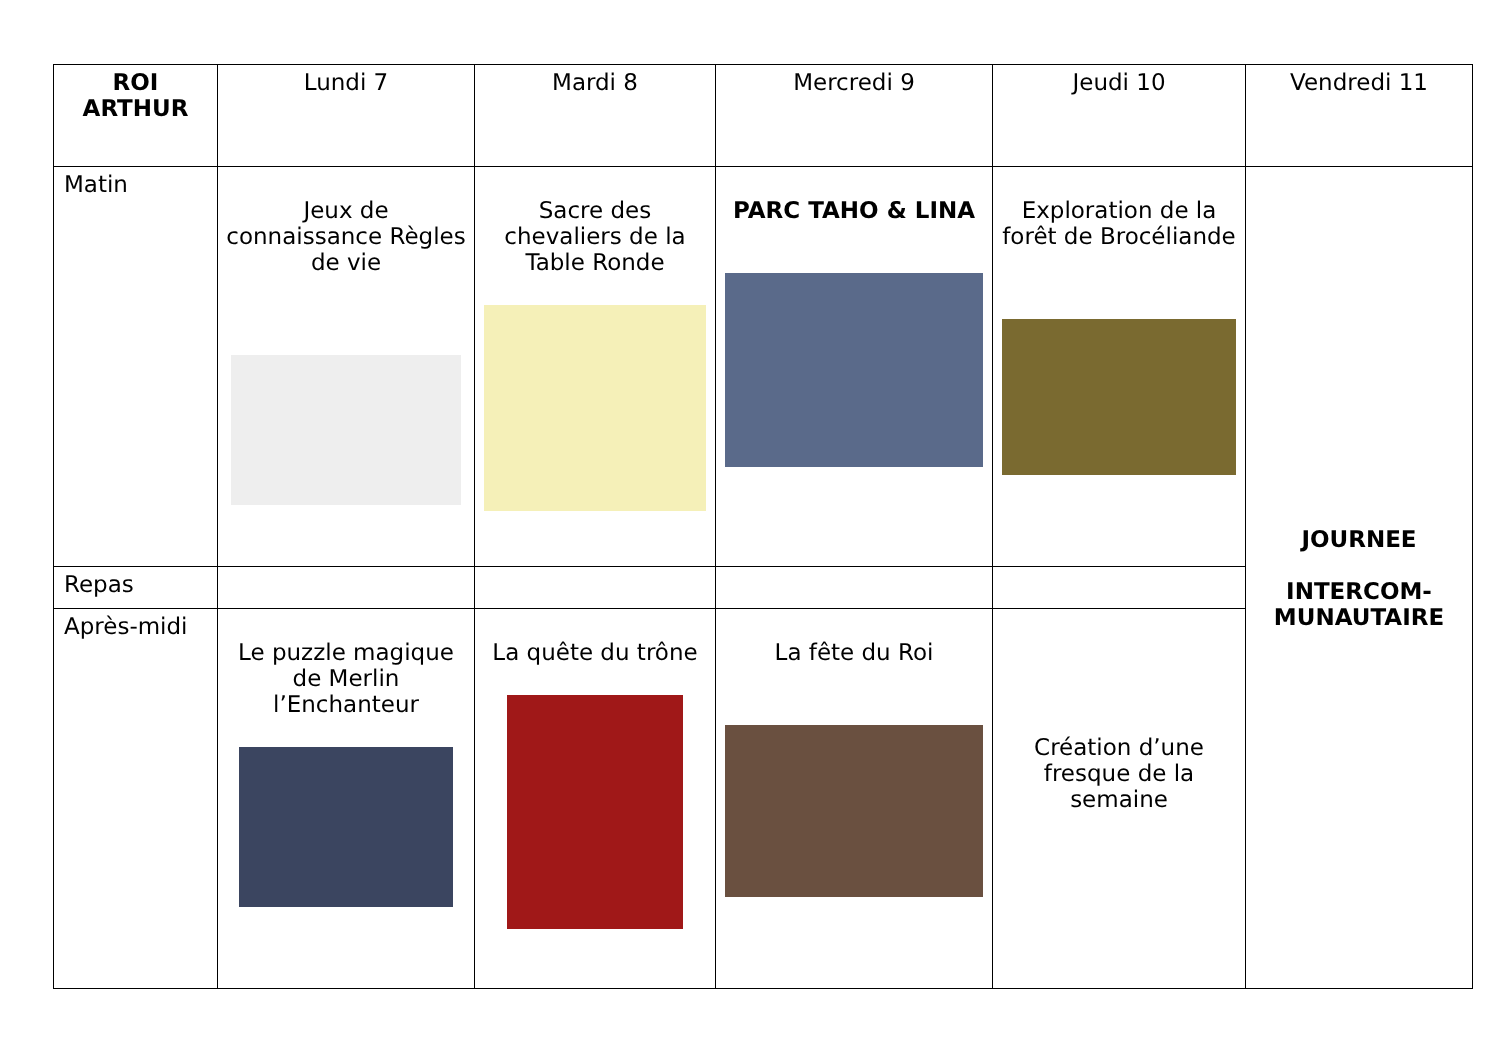| ROI ARTHUR | Lundi 7 | Mardi 8 | Mercredi 9 | Jeudi 10 | Vendredi 11 |
| --- | --- | --- | --- | --- | --- |
| Matin | Jeux de connaissance Règles de vie | Sacre des chevaliers de la Table Ronde | PARC TAHO & LINA | Exploration de la forêt de Brocéliande | JOURNEE INTERCOM- MUNAUTAIRE |
| Repas | | | | | |
| Après-midi | Le puzzle magique de Merlin l’Enchanteur | La quête du trône | La fête du Roi | Création d’une fresque de la semaine | |